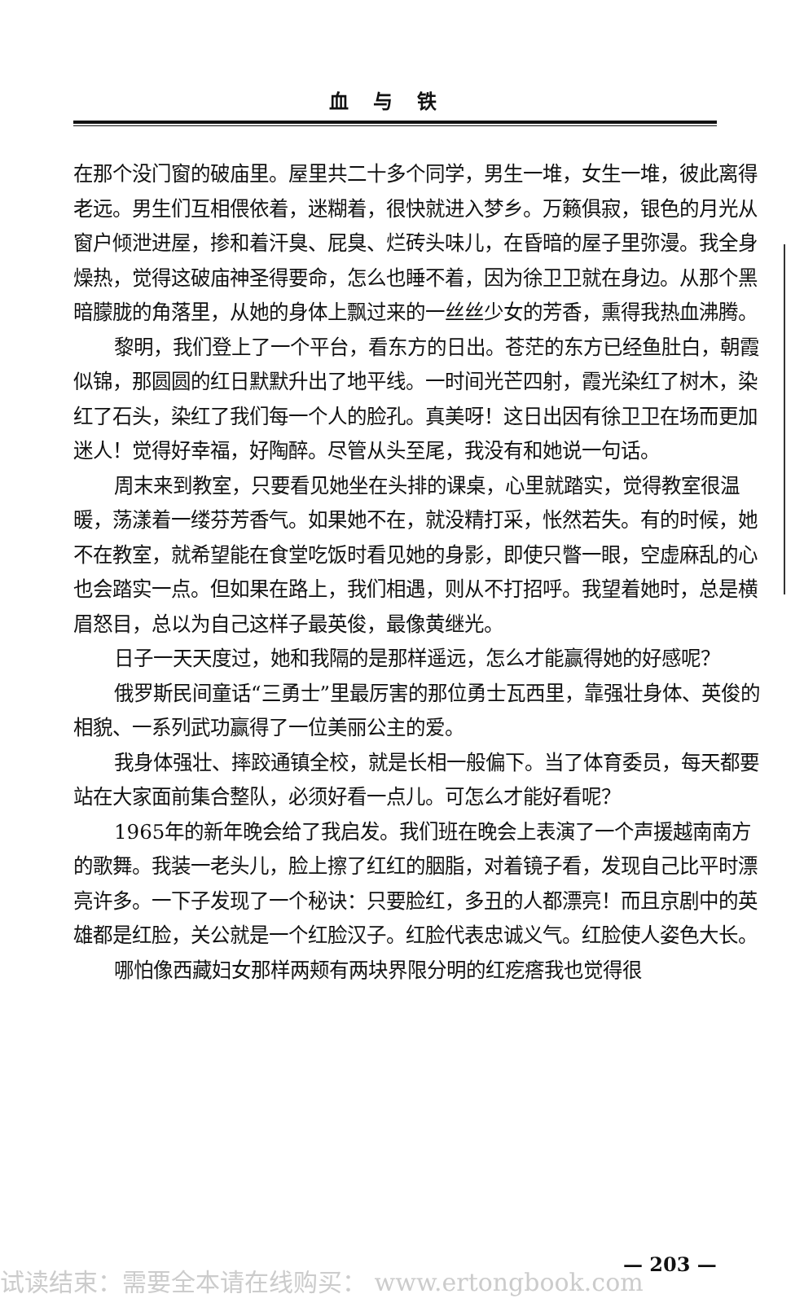血与铁
在那个没门窗的破庙里。屋里共二十多个同学，男生一堆，女生一堆，彼此离得老远。男生们互相偎依着，迷糊着，很快就进入梦乡。万籁俱寂，银色的月光从窗户倾泄进屋，掺和着汗臭、屁臭、烂砖头味儿，在昏暗的屋子里弥漫。我全身燥热，觉得这破庙神圣得要命，怎么也睡不着，因为徐卫卫就在身边。从那个黑暗朦胧的角落里，从她的身体上飘过来的一丝丝少女的芳香，熏得我热血沸腾。
黎明，我们登上了一个平台，看东方的日出。苍茫的东方已经鱼肚白，朝霞似锦，那圆圆的红日默默升出了地平线。一时间光芒四射，霞光染红了树木，染红了石头，染红了我们每一个人的脸孔。真美呀！这日出因有徐卫卫在场而更加迷人！觉得好幸福，好陶醉。尽管从头至尾，我没有和她说一句话。
周末来到教室，只要看见她坐在头排的课桌，心里就踏实，觉得教室很温暖，荡漾着一缕芬芳香气。如果她不在，就没精打采，怅然若失。有的时候，她不在教室，就希望能在食堂吃饭时看见她的身影，即使只瞥一眼，空虚麻乱的心也会踏实一点。但如果在路上，我们相遇，则从不打招呼。我望着她时，总是横眉怒目，总以为自己这样子最英俊，最像黄继光。
日子一天天度过，她和我隔的是那样遥远，怎么才能赢得她的好感呢？
俄罗斯民间童话“三勇士”里最厉害的那位勇士瓦西里，靠强壮身体、英俊的相貌、一系列武功赢得了一位美丽公主的爱。
我身体强壮、摔跤通镇全校，就是长相一般偏下。当了体育委员，每天都要站在大家面前集合整队，必须好看一点儿。可怎么才能好看呢？
1965年的新年晚会给了我启发。我们班在晚会上表演了一个声援越南南方的歌舞。我装一老头儿，脸上擦了红红的胭脂，对着镜子看，发现自己比平时漂亮许多。一下子发现了一个秘诀：只要脸红，多丑的人都漂亮！而且京剧中的英雄都是红脸，关公就是一个红脸汉子。红脸代表忠诚义气。红脸使人姿色大长。
哪怕像西藏妇女那样两颊有两块界限分明的红疙瘩我也觉得很
试读结束：需要全本请在线购买： www.ertongbook.com — 203 —